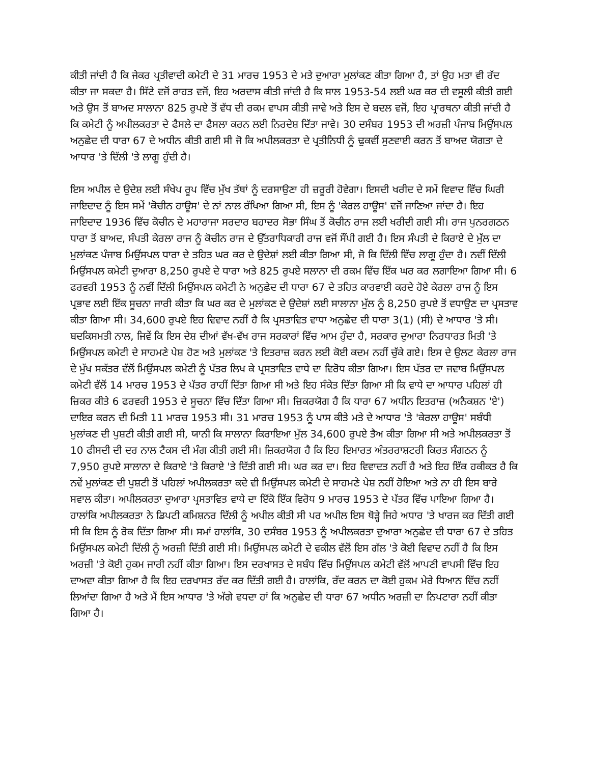ਕੀਤੀ ਜਾਂਦੀ ਹੈ ਕਿ ਜੇਕਰ ਪ੍ਰਤੀਵਾਦੀ ਕਮੇਟੀ ਦੇ 31 ਮਾਰਚ 1953 ਦੇ ਮਤੇ ਦੁਆਰਾ ਮੁਲਾਂਕਣ ਕੀਤਾ ਗਿਆ ਹੈ, ਤਾਂ ਉਹ ਮਤਾ ਵੀ ਰੱਦ ਕੀਤਾ ਜਾ ਸਕਦਾ ਹੈ। ਸਿੱਟੇ ਵਜੋਂ ਰਾਹਤ ਵਜੋਂ, ਇਹ ਅਰਦਾਸ ਕੀਤੀ ਜਾਂਦੀ ਹੈ ਕਿ ਸਾਲ 1953-54 ਲਈ ਘਰ ਕਰ ਦੀ ਵਸੂਲੀ ਕੀਤੀ ਗਈ ਅਤੇ ਉਸ ਤੋਂ ਬਾਅਦ ਸਾਲਾਨਾ 825 ਰੁਪਏ ਤੋਂ ਵੱਧ ਦੀ ਰਕਮ ਵਾਪਸ ਕੀਤੀ ਜਾਵੇ ਅਤੇ ਇਸ ਦੇ ਬਦਲ ਵਜੋਂ, ਇਹ ਪ੍ਰਾਰਥਨਾ ਕੀਤੀ ਜਾਂਦੀ ਹੈ ਕਿ ਕਮੇਟੀ ਨੂੰ ਅਪੀਲਕਰਤਾ ਦੇ ਫੈਸਲੇ ਦਾ ਫੈਸਲਾ ਕਰਨ ਲਈ ਨਿਰਦੇਸ਼ ਦਿੱਤਾ ਜਾਵੇ। 30 ਦਸੰਬਰ 1953 ਦੀ ਅਰਜ਼ੀ ਪੰਜਾਬ ਮਿਉਂਸਪਲ ਅਨੁਛੇਦ ਦੀ ਧਾਰਾ 67 ਦੇ ਅਧੀਨ ਕੀਤੀ ਗਈ ਸੀ ਜੋ ਕਿ ਅਪੀਲਕਰਤਾ ਦੇ ਪ੍ਰਤੀਨਿਧੀ ਨੂੰ ਢੁਕਵੀਂ ਸੁਣਵਾਈ ਕਰਨ ਤੋਂ ਬਾਅਦ ਯੋਗਤਾ ਦੇ ਆਧਾਰ 'ਤੇ ਦਿੱਲੀ 'ਤੇ ਲਾਗੂ ਹੁੰਦੀ ਹੈ।
ਇਸ ਅਪੀਲ ਦੇ ਉਦੇਸ਼ ਲਈ ਸੰਖੇਪ ਰੂਪ ਵਿੱਚ ਮੁੱਖ ਤੱਥਾਂ ਨੂੰ ਦਰਸਾਉਣਾ ਹੀ ਜ਼ਰੂਰੀ ਹੋਵੇਗਾ। ਇਸਦੀ ਖਰੀਦ ਦੇ ਸਮੇਂ ਵਿਵਾਦ ਵਿੱਚ ਘਿਰੀ ਜਾਇਦਾਦ ਨੂੰ ਇਸ ਸਮੇਂ 'ਕੋਚੀਨ ਹਾਊਸ' ਦੇ ਨਾਂ ਨਾਲ ਰੱਖਿਆ ਗਿਆ ਸੀ, ਇਸ ਨੂੰ 'ਕੇਰਲ ਹਾਊਸ' ਵਜੋਂ ਜਾਣਿਆ ਜਾਂਦਾ ਹੈ। ਇਹ ਜਾਇਦਾਦ 1936 ਵਿੱਚ ਕੋਚੀਨ ਦੇ ਮਹਾਰਾਜਾ ਸਰਦਾਰ ਬਹਾਦਰ ਸੋਭਾ ਸਿੰਘ ਤੋਂ ਕੋਚੀਨ ਰਾਜ ਲਈ ਖਰੀਦੀ ਗਈ ਸੀ। ਰਾਜ ਪੁਨਰਗਠਨ ਧਾਰਾ ਤੋਂ ਬਾਅਦ, ਸੰਪਤੀ ਕੇਰਲਾ ਰਾਜ ਨੂੰ ਕੋਚੀਨ ਰਾਜ ਦੇ ਉੱਤਰਾਧਿਕਾਰੀ ਰਾਜ ਵਜੋਂ ਸੌਂਪੀ ਗਈ ਹੈ। ਇਸ ਸੰਪਤੀ ਦੇ ਕਿਰਾਏ ਦੇ ਮੁੱਲ ਦਾ ਮੁਲਾਂਕਣ ਪੰਜਾਬ ਮਿਉਂਸਪਲ ਧਾਰਾ ਦੇ ਤਹਿਤ ਘਰ ਕਰ ਦੇ ਉਦੇਸ਼ਾਂ ਲਈ ਕੀਤਾ ਗਿਆ ਸੀ, ਜੋ ਕਿ ਦਿੱਲੀ ਵਿੱਚ ਲਾਗੂ ਹੁੰਦਾ ਹੈ। ਨਵੀਂ ਦਿੱਲੀ ਮਿਉਂਸਪਲ ਕਮੇਟੀ ਦੁਆਰਾ 8,250 ਰੁਪਏ ਦੇ ਧਾਰਾ ਅਤੇ 825 ਰੁਪਏ ਸਲਾਨਾ ਦੀ ਰਕਮ ਵਿੱਚ ਇੱਕ ਘਰ ਕਰ ਲਗਾਇਆ ਗਿਆ ਸੀ। 6 ਫਰਵਰੀ 1953 ਨੂੰ ਨਵੀਂ ਦਿੱਲੀ ਮਿਉਂਸਪਲ ਕਮੇਟੀ ਨੇ ਅਨੁਛੇਦ ਦੀ ਧਾਰਾ 67 ਦੇ ਤਹਿਤ ਕਾਰਵਾਈ ਕਰਦੇ ਹੋਏ ਕੇਰਲਾ ਰਾਜ ਨੂੰ ਇਸ ਪ੍ਰਭਾਵ ਲਈ ਇੱਕ ਸੂਚਨਾ ਜਾਰੀ ਕੀਤਾ ਕਿ ਘਰ ਕਰ ਦੇ ਮੁਲਾਂਕਣ ਦੇ ਉਦੇਸ਼ਾਂ ਲਈ ਸਾਲਾਨਾ ਮੁੱਲ ਨੂੰ 8,250 ਰੁਪਏ ਤੋਂ ਵਧਾਉਣ ਦਾ ਪ੍ਰਸਤਾਵ ਕੀਤਾ ਗਿਆ ਸੀ। 34,600 ਰੁਪਏ ਇਹ ਵਿਵਾਦ ਨਹੀਂ ਹੈ ਕਿ ਪ੍ਰਸਤਾਵਿਤ ਵਾਧਾ ਅਨੁਛੇਦ ਦੀ ਧਾਰਾ 3(1) (ਸੀ) ਦੇ ਆਧਾਰ 'ਤੇ ਸੀ। ਬਦਕਿਸਮਤੀ ਨਾਲ, ਜਿਵੇਂ ਕਿ ਇਸ ਦੇਸ਼ ਦੀਆਂ ਵੱਖ-ਵੱਖ ਰਾਜ ਸਰਕਾਰਾਂ ਵਿੱਚ ਆਮ ਹੁੰਦਾ ਹੈ, ਸਰਕਾਰ ਦੁਆਰਾ ਨਿਰਧਾਰਤ ਮਿਤੀ 'ਤੇ ਮਿਉਂਸਪਲ ਕਮੇਟੀ ਦੇ ਸਾਹਮਣੇ ਪੇਸ਼ ਹੋਣ ਅਤੇ ਮੁਲਾਂਕਣ 'ਤੇ ਇਤਰਾਜ਼ ਕਰਨ ਲਈ ਕੋਈ ਕਦਮ ਨਹੀਂ ਚੁੱਕੇ ਗਏ। ਇਸ ਦੇ ਉਲਟ ਕੇਰਲਾ ਰਾਜ ਦੇ ਮੁੱਖ ਸਕੱਤਰ ਵੱਲੋਂ ਮਿਉਂਸਪਲ ਕਮੇਟੀ ਨੂੰ ਪੱਤਰ ਲਿਖ ਕੇ ਪ੍ਰਸਤਾਵਿਤ ਵਾਧੇ ਦਾ ਵਿਰੋਧ ਕੀਤਾ ਗਿਆ। ਇਸ ਪੱਤਰ ਦਾ ਜਵਾਬ ਮਿਉਂਸਪਲ ਕਮੇਟੀ ਵੱਲੋਂ 14 ਮਾਰਚ 1953 ਦੇ ਪੱਤਰ ਰਾਹੀਂ ਦਿੱਤਾ ਗਿਆ ਸੀ ਅਤੇ ਇਹ ਸੰਕੇਤ ਦਿੱਤਾ ਗਿਆ ਸੀ ਕਿ ਵਾਧੇ ਦਾ ਆਧਾਰ ਪਹਿਲਾਂ ਹੀ ਜ਼ਿਕਰ ਕੀਤੇ 6 ਫਰਵਰੀ 1953 ਦੇ ਸੂਚਨਾ ਵਿੱਚ ਦਿੱਤਾ ਗਿਆ ਸੀ। ਜ਼ਿਕਰਯੋਗ ਹੈ ਕਿ ਧਾਰਾ 67 ਅਧੀਨ ਇਤਰਾਜ਼ (ਅਨੈਕਸ਼ਨ 'ਏ') ਦਾਇਰ ਕਰਨ ਦੀ ਮਿਤੀ 11 ਮਾਰਚ 1953 ਸੀ। 31 ਮਾਰਚ 1953 ਨੂੰ ਪਾਸ ਕੀਤੇ ਮਤੇ ਦੇ ਆਧਾਰ 'ਤੇ 'ਕੇਰਲਾ ਹਾਊਸ' ਸਬੰਧੀ ਮੁਲਾਂਕਣ ਦੀ ਪੁਸ਼ਟੀ ਕੀਤੀ ਗਈ ਸੀ, ਯਾਨੀ ਕਿ ਸਾਲਾਨਾ ਕਿਰਾਇਆ ਮੁੱਲ 34,600 ਰੁਪਏ ਤੈਅ ਕੀਤਾ ਗਿਆ ਸੀ ਅਤੇ ਅਪੀਲਕਰਤਾ ਤੋਂ 10 ਫੀਸਦੀ ਦੀ ਦਰ ਨਾਲ ਟੈਕਸ ਦੀ ਮੰਗ ਕੀਤੀ ਗਈ ਸੀ। ਜ਼ਿਕਰਯੋਗ ਹੈ ਕਿ ਇਹ ਇਮਾਰਤ ਅੰਤਰਰਾਸ਼ਟਰੀ ਕਿਰਤ ਸੰਗਠਨ ਨੂੰ 7,950 ਰੁਪਏ ਸਾਲਾਨਾ ਦੇ ਕਿਰਾਏ 'ਤੇ ਕਿਰਾਏ 'ਤੇ ਦਿੱਤੀ ਗਈ ਸੀ। ਘਰ ਕਰ ਦਾ। ਇਹ ਵਿਵਾਦਤ ਨਹੀਂ ਹੈ ਅਤੇ ਇਹ ਇੱਕ ਹਕੀਕਤ ਹੈ ਕਿ ਨਵੇਂ ਮੁਲਾਂਕਣ ਦੀ ਪੁਸ਼ਟੀ ਤੋਂ ਪਹਿਲਾਂ ਅਪੀਲਕਰਤਾ ਕਦੇ ਵੀ ਮਿਉਂਸਪਲ ਕਮੇਟੀ ਦੇ ਸਾਹਮਣੇ ਪੇਸ਼ ਨਹੀਂ ਹੋਇਆ ਅਤੇ ਨਾ ਹੀ ਇਸ ਬਾਰੇ ਸਵਾਲ ਕੀਤਾ। ਅਪੀਲਕਰਤਾ ਦੁਆਰਾ ਪ੍ਰਸਤਾਵਿਤ ਵਾਧੇ ਦਾ ਇੱਕੋ ਇੱਕ ਵਿਰੋਧ 9 ਮਾਰਚ 1953 ਦੇ ਪੱਤਰ ਵਿੱਚ ਪਾਇਆ ਗਿਆ ਹੈ। ਹਾਲਾਂਕਿ ਅਪੀਲਕਰਤਾ ਨੇ ਡਿਪਟੀ ਕਮਿਸ਼ਨਰ ਦਿੱਲੀ ਨੂੰ ਅਪੀਲ ਕੀਤੀ ਸੀ ਪਰ ਅਪੀਲ ਇਸ ਥੋੜ੍ਹੇ ਜਿਹੇ ਅਧਾਰ 'ਤੇ ਖਾਰਜ ਕਰ ਦਿੱਤੀ ਗਈ ਸੀ ਕਿ ਇਸ ਨੂੰ ਰੋਕ ਦਿੱਤਾ ਗਿਆ ਸੀ। ਸਮਾਂ ਹਾਲਾਂਕਿ, 30 ਦਸੰਬਰ 1953 ਨੂੰ ਅਪੀਲਕਰਤਾ ਦੁਆਰਾ ਅਨੁਛੇਦ ਦੀ ਧਾਰਾ 67 ਦੇ ਤਹਿਤ ਮਿਉਂਸਪਲ ਕਮੇਟੀ ਦਿੱਲੀ ਨੂੰ ਅਰਜ਼ੀ ਦਿੱਤੀ ਗਈ ਸੀ। ਮਿਉਂਸਪਲ ਕਮੇਟੀ ਦੇ ਵਕੀਲ ਵੱਲੋਂ ਇਸ ਗੱਲ 'ਤੇ ਕੋਈ ਵਿਵਾਦ ਨਹੀਂ ਹੈ ਕਿ ਇਸ ਅਰਜ਼ੀ 'ਤੇ ਕੋਈ ਹੁਕਮ ਜਾਰੀ ਨਹੀਂ ਕੀਤਾ ਗਿਆ। ਇਸ ਦਰਖਾਸਤ ਦੇ ਸਬੰਧ ਵਿੱਚ ਮਿਉਂਸਪਲ ਕਮੇਟੀ ਵੱਲੋਂ ਆਪਣੀ ਵਾਪਸੀ ਵਿੱਚ ਇਹ ਦਾਅਵਾ ਕੀਤਾ ਗਿਆ ਹੈ ਕਿ ਇਹ ਦਰਖਾਸਤ ਰੱਦ ਕਰ ਦਿੱਤੀ ਗਈ ਹੈ। ਹਾਲਾਂਕਿ, ਰੱਦ ਕਰਨ ਦਾ ਕੋਈ ਹੁਕਮ ਮੇਰੇ ਧਿਆਨ ਵਿੱਚ ਨਹੀਂ ਲਿਆਂਦਾ ਗਿਆ ਹੈ ਅਤੇ ਮੈਂ ਇਸ ਆਧਾਰ 'ਤੇ ਅੱਗੇ ਵਧਦਾ ਹਾਂ ਕਿ ਅਨੁਛੇਦ ਦੀ ਧਾਰਾ 67 ਅਧੀਨ ਅਰਜ਼ੀ ਦਾ ਨਿਪਟਾਰਾ ਨਹੀਂ ਕੀਤਾ ਗਿਆ ਹੈ।